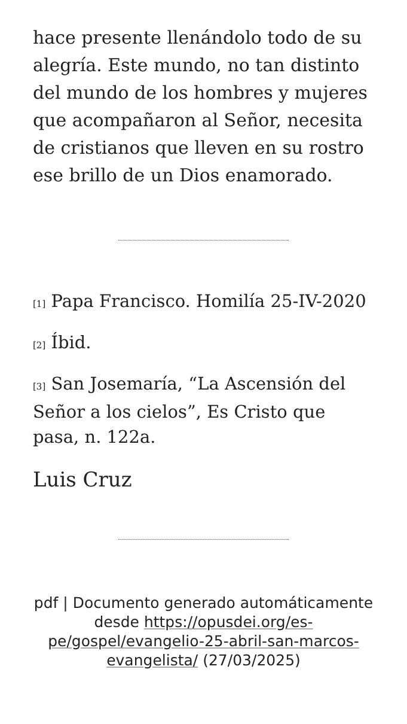hace presente llenándolo todo de su alegría. Este mundo, no tan distinto del mundo de los hombres y mujeres que acompañaron al Señor, necesita de cristianos que lleven en su rostro ese brillo de un Dios enamorado.
<sup>[1]</sup> Papa Francisco. Homilía 25-IV-2020
<sup>[2]</sup> Íbid.
<sup>[3]</sup> San Josemaría, “La Ascensión del Señor a los cielos”, Es Cristo que pasa, n. 122a.
Luis Cruz
pdf | Documento generado automáticamente desde https://opusdei.org/es-pe/gospel/evangelio-25-abril-san-marcos-evangelista/ (27/03/2025)